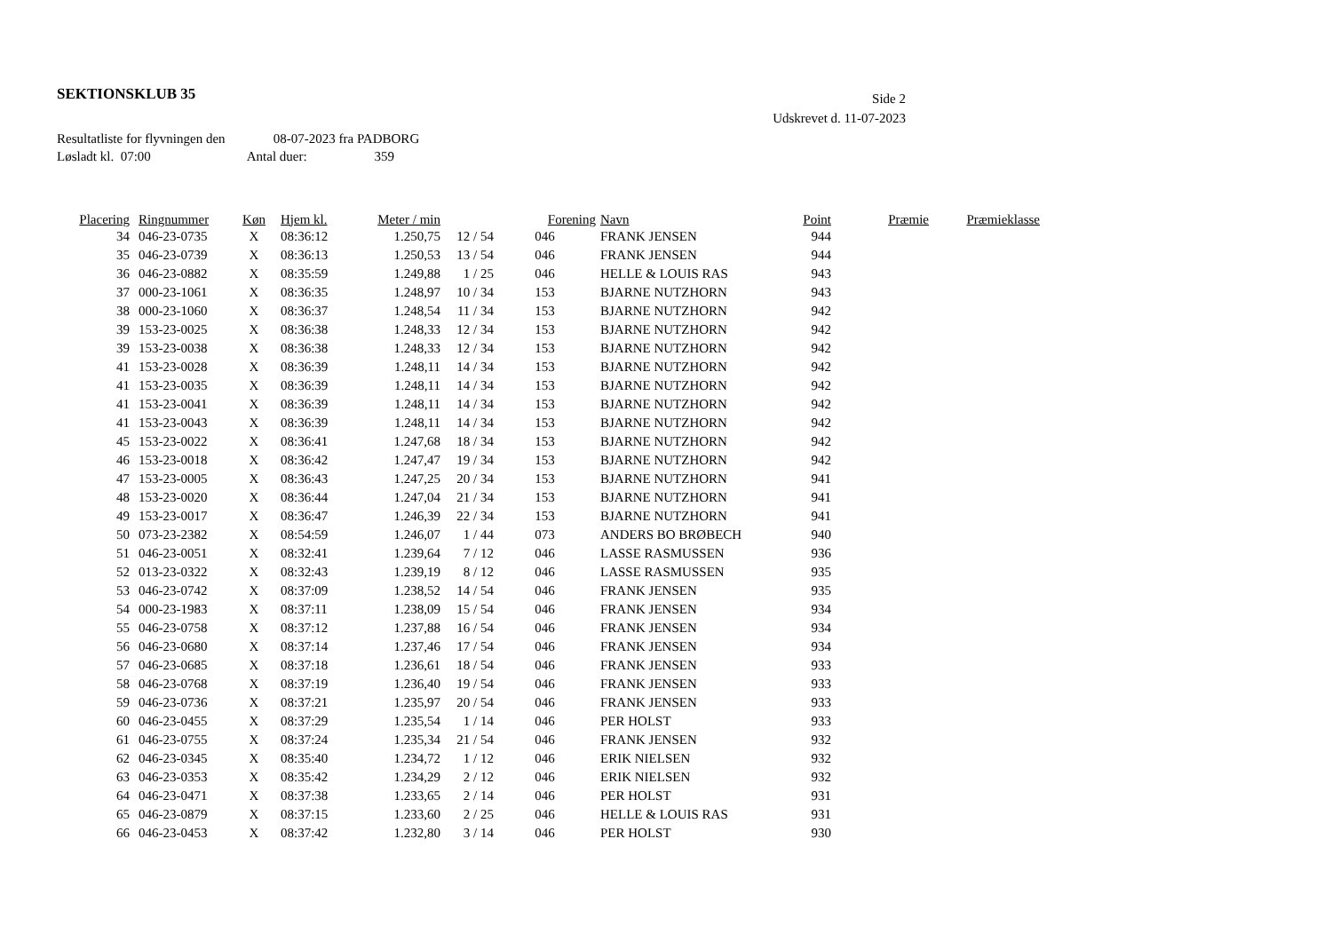SEKTIONSKLUB 35
Side 2
Udskrevet d. 11-07-2023
Resultatliste for flyvningen den 08-07-2023 fra PADBORG
Løsladt kl. 07:00 Antal duer: 359
| Placering | Ringnummer | Køn | Hjem kl. | Meter / min | | Forening | Navn | Point | Præmie | Præmieklasse |
| --- | --- | --- | --- | --- | --- | --- | --- | --- | --- | --- |
| 34 | 046-23-0735 | X | 08:36:12 | 1.250,75 | 12 / 54 | 046 | FRANK JENSEN | 944 | | |
| 35 | 046-23-0739 | X | 08:36:13 | 1.250,53 | 13 / 54 | 046 | FRANK JENSEN | 944 | | |
| 36 | 046-23-0882 | X | 08:35:59 | 1.249,88 | 1 / 25 | 046 | HELLE & LOUIS RAS | 943 | | |
| 37 | 000-23-1061 | X | 08:36:35 | 1.248,97 | 10 / 34 | 153 | BJARNE NUTZHORN | 943 | | |
| 38 | 000-23-1060 | X | 08:36:37 | 1.248,54 | 11 / 34 | 153 | BJARNE NUTZHORN | 942 | | |
| 39 | 153-23-0025 | X | 08:36:38 | 1.248,33 | 12 / 34 | 153 | BJARNE NUTZHORN | 942 | | |
| 39 | 153-23-0038 | X | 08:36:38 | 1.248,33 | 12 / 34 | 153 | BJARNE NUTZHORN | 942 | | |
| 41 | 153-23-0028 | X | 08:36:39 | 1.248,11 | 14 / 34 | 153 | BJARNE NUTZHORN | 942 | | |
| 41 | 153-23-0035 | X | 08:36:39 | 1.248,11 | 14 / 34 | 153 | BJARNE NUTZHORN | 942 | | |
| 41 | 153-23-0041 | X | 08:36:39 | 1.248,11 | 14 / 34 | 153 | BJARNE NUTZHORN | 942 | | |
| 41 | 153-23-0043 | X | 08:36:39 | 1.248,11 | 14 / 34 | 153 | BJARNE NUTZHORN | 942 | | |
| 45 | 153-23-0022 | X | 08:36:41 | 1.247,68 | 18 / 34 | 153 | BJARNE NUTZHORN | 942 | | |
| 46 | 153-23-0018 | X | 08:36:42 | 1.247,47 | 19 / 34 | 153 | BJARNE NUTZHORN | 942 | | |
| 47 | 153-23-0005 | X | 08:36:43 | 1.247,25 | 20 / 34 | 153 | BJARNE NUTZHORN | 941 | | |
| 48 | 153-23-0020 | X | 08:36:44 | 1.247,04 | 21 / 34 | 153 | BJARNE NUTZHORN | 941 | | |
| 49 | 153-23-0017 | X | 08:36:47 | 1.246,39 | 22 / 34 | 153 | BJARNE NUTZHORN | 941 | | |
| 50 | 073-23-2382 | X | 08:54:59 | 1.246,07 | 1 / 44 | 073 | ANDERS BO BRØBECH | 940 | | |
| 51 | 046-23-0051 | X | 08:32:41 | 1.239,64 | 7 / 12 | 046 | LASSE RASMUSSEN | 936 | | |
| 52 | 013-23-0322 | X | 08:32:43 | 1.239,19 | 8 / 12 | 046 | LASSE RASMUSSEN | 935 | | |
| 53 | 046-23-0742 | X | 08:37:09 | 1.238,52 | 14 / 54 | 046 | FRANK JENSEN | 935 | | |
| 54 | 000-23-1983 | X | 08:37:11 | 1.238,09 | 15 / 54 | 046 | FRANK JENSEN | 934 | | |
| 55 | 046-23-0758 | X | 08:37:12 | 1.237,88 | 16 / 54 | 046 | FRANK JENSEN | 934 | | |
| 56 | 046-23-0680 | X | 08:37:14 | 1.237,46 | 17 / 54 | 046 | FRANK JENSEN | 934 | | |
| 57 | 046-23-0685 | X | 08:37:18 | 1.236,61 | 18 / 54 | 046 | FRANK JENSEN | 933 | | |
| 58 | 046-23-0768 | X | 08:37:19 | 1.236,40 | 19 / 54 | 046 | FRANK JENSEN | 933 | | |
| 59 | 046-23-0736 | X | 08:37:21 | 1.235,97 | 20 / 54 | 046 | FRANK JENSEN | 933 | | |
| 60 | 046-23-0455 | X | 08:37:29 | 1.235,54 | 1 / 14 | 046 | PER HOLST | 933 | | |
| 61 | 046-23-0755 | X | 08:37:24 | 1.235,34 | 21 / 54 | 046 | FRANK JENSEN | 932 | | |
| 62 | 046-23-0345 | X | 08:35:40 | 1.234,72 | 1 / 12 | 046 | ERIK NIELSEN | 932 | | |
| 63 | 046-23-0353 | X | 08:35:42 | 1.234,29 | 2 / 12 | 046 | ERIK NIELSEN | 932 | | |
| 64 | 046-23-0471 | X | 08:37:38 | 1.233,65 | 2 / 14 | 046 | PER HOLST | 931 | | |
| 65 | 046-23-0879 | X | 08:37:15 | 1.233,60 | 2 / 25 | 046 | HELLE & LOUIS RAS | 931 | | |
| 66 | 046-23-0453 | X | 08:37:42 | 1.232,80 | 3 / 14 | 046 | PER HOLST | 930 | | |